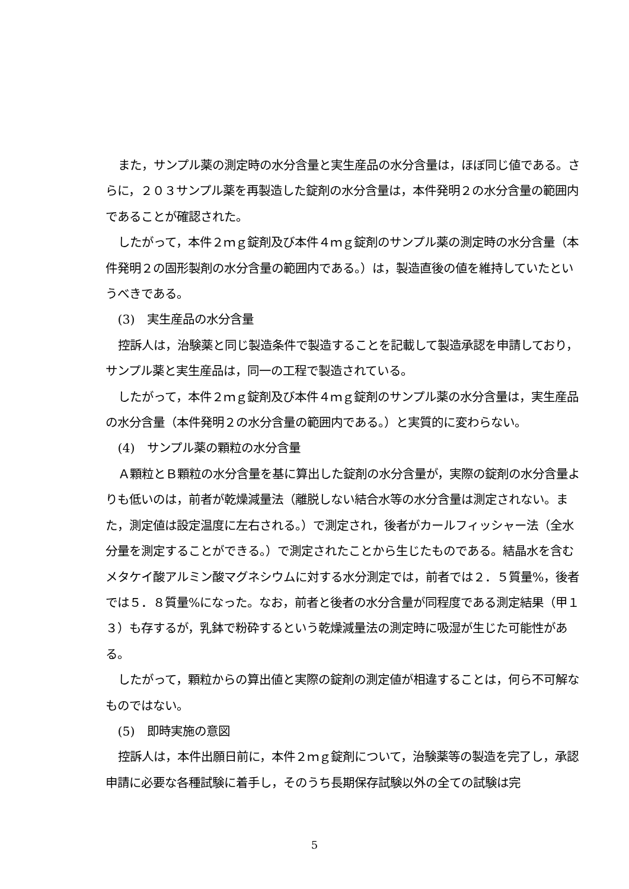また，サンプル薬の測定時の水分含量と実生産品の水分含量は，ほぼ同じ値である。さらに，２０３サンプル薬を再製造した錠剤の水分含量は，本件発明２の水分含量の範囲内であることが確認された。
したがって，本件２ｍｇ錠剤及び本件４ｍｇ錠剤のサンプル薬の測定時の水分含量（本件発明２の固形製剤の水分含量の範囲内である。）は，製造直後の値を維持していたというべきである。
(3)　実生産品の水分含量
控訴人は，治験薬と同じ製造条件で製造することを記載して製造承認を申請しており，サンプル薬と実生産品は，同一の工程で製造されている。
したがって，本件２ｍｇ錠剤及び本件４ｍｇ錠剤のサンプル薬の水分含量は，実生産品の水分含量（本件発明２の水分含量の範囲内である。）と実質的に変わらない。
(4)　サンプル薬の顆粒の水分含量
Ａ顆粒とＢ顆粒の水分含量を基に算出した錠剤の水分含量が，実際の錠剤の水分含量よりも低いのは，前者が乾燥減量法（離脱しない結合水等の水分含量は測定されない。また，測定値は設定温度に左右される。）で測定され，後者がカールフィッシャー法（全水分量を測定することができる。）で測定されたことから生じたものである。結晶水を含むメタケイ酸アルミン酸マグネシウムに対する水分測定では，前者では２．５質量%，後者では５．８質量%になった。なお，前者と後者の水分含量が同程度である測定結果（甲１３）も存するが，乳鉢で粉砕するという乾燥減量法の測定時に吸湿が生じた可能性がある。
したがって，顆粒からの算出値と実際の錠剤の測定値が相違することは，何ら不可解なものではない。
(5)　即時実施の意図
控訴人は，本件出願日前に，本件２ｍｇ錠剤について，治験薬等の製造を完了し，承認申請に必要な各種試験に着手し，そのうち長期保存試験以外の全ての試験は完
5